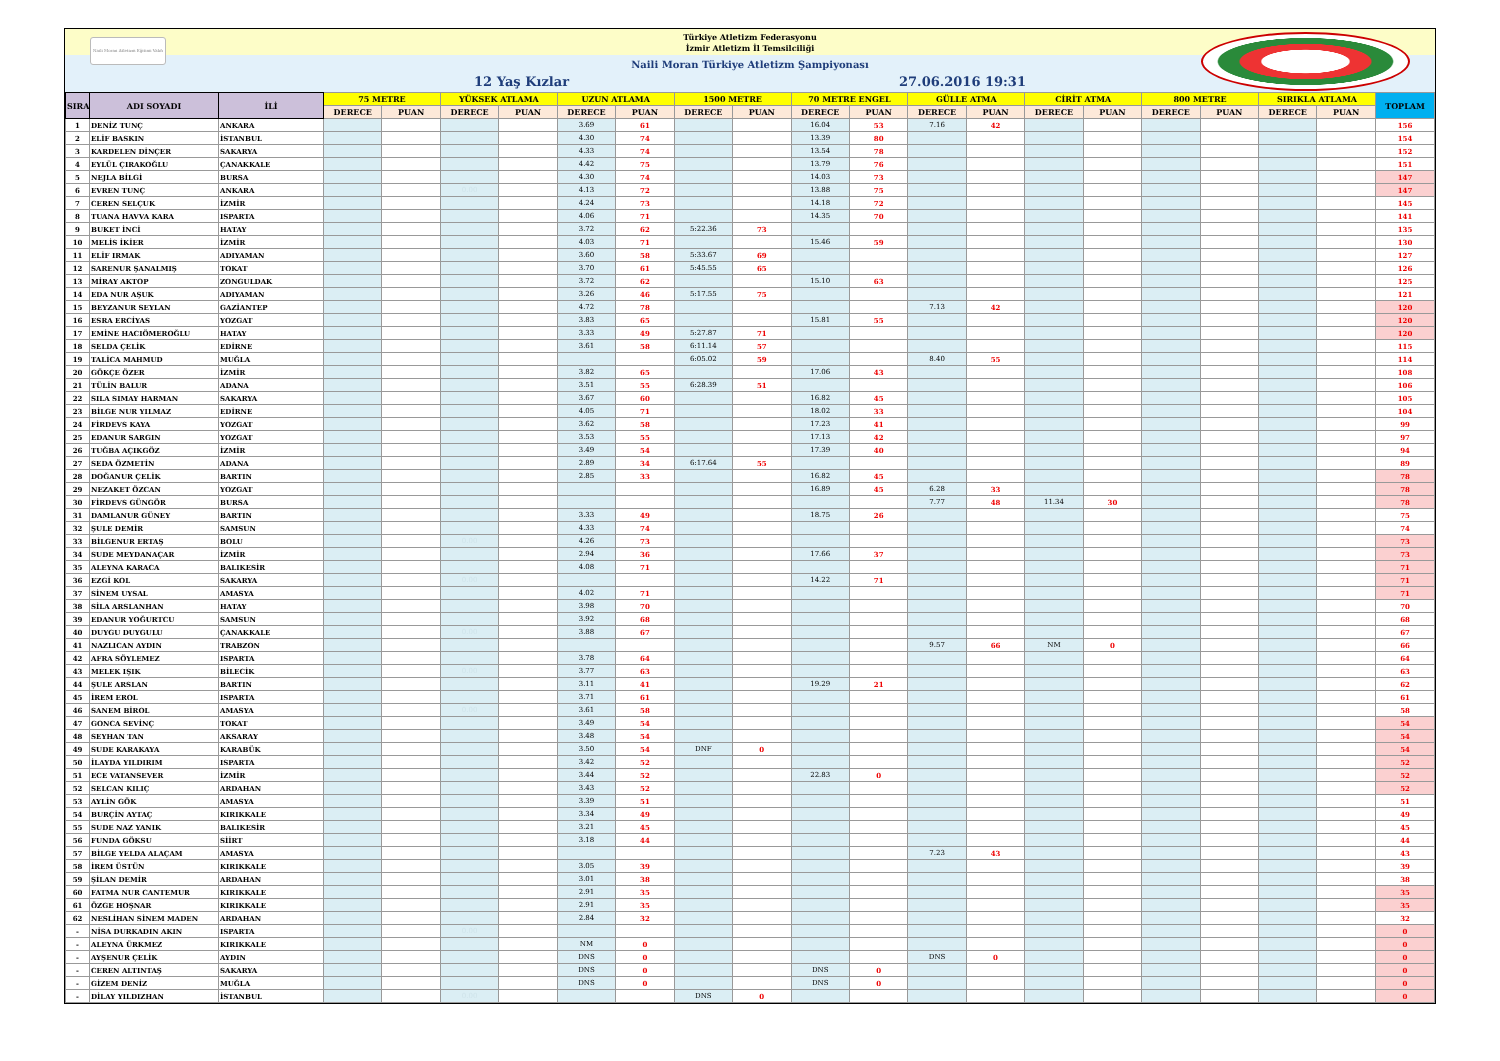Naili Moran Atletizm Eğitimi Vakfı
Türkiye Atletizm Federasyonu
İzmir Atletizm İl Temsilciliği
Naili Moran Türkiye Atletizm Şampiyonası
12 Yaş Kızlar 27.06.2016 19:31
| SIRA | ADI SOYADI | İLİ | 75 METRE | | YÜKSEK ATLAMA | | UZUN ATLAMA | | 1500 METRE | | 70 METRE ENGEL | | GÜLLE ATMA | | CİRİT ATMA | | 800 METRE | | SIRIKLA ATLAMA | | TOPLAM |
| --- | --- | --- | --- | --- | --- | --- | --- | --- | --- | --- | --- | --- | --- | --- | --- | --- | --- | --- | --- | --- | --- |
| | | | DERECE | PUAN | DERECE | PUAN | DERECE | PUAN | DERECE | PUAN | DERECE | PUAN | DERECE | PUAN | DERECE | PUAN | DERECE | PUAN | DERECE | PUAN | |
| 1 | DENİZ TUNÇ | ANKARA | | | | | 3.69 | 61 | | | 16.04 | 53 | 7.16 | 42 | | | | | | | 156 |
| 2 | ELİF BASKIN | İSTANBUL | | | | | 4.30 | 74 | | | 13.39 | 80 | | | | | | | | | 154 |
| 3 | KARDELEN DİNÇER | SAKARYA | | | | | 4.33 | 74 | | | 13.54 | 78 | | | | | | | | | 152 |
| 4 | EYLÜL ÇIRAKOĞLU | ÇANAKKALE | | | | | 4.42 | 75 | | | 13.79 | 76 | | | | | | | | | 151 |
| 5 | NEJLA BİLGİ | BURSA | | | | | 4.30 | 74 | | | 14.03 | 73 | | | | | | | | | 147 |
| 6 | EVREN TUNÇ | ANKARA | | | 0.00 | | 4.13 | 72 | | | 13.88 | 75 | | | | | | | | | 147 |
| 7 | CEREN SELÇUK | İZMİR | | | | | 4.24 | 73 | | | 14.18 | 72 | | | | | | | | | 145 |
| 8 | TUANA HAVVA KARA | ISPARTA | | | | | 4.06 | 71 | | | 14.35 | 70 | | | | | | | | | 141 |
| 9 | BUKET İNCİ | HATAY | | | | | 3.72 | 62 | 5:22.36 | 73 | | | | | | | | | | | 135 |
| 10 | MELİS İKİER | İZMİR | | | | | 4.03 | 71 | | | 15.46 | 59 | | | | | | | | | 130 |
| 11 | ELİF IRMAK | ADIYAMAN | | | | | 3.60 | 58 | 5:33.67 | 69 | | | | | | | | | | | 127 |
| 12 | SARENUR ŞANALMIŞ | TOKAT | | | | | 3.70 | 61 | 5:45.55 | 65 | | | | | | | | | | | 126 |
| 13 | MİRAY AKTOP | ZONGULDAK | | | | | 3.72 | 62 | | | 15.10 | 63 | | | | | | | | | 125 |
| 14 | EDA NUR AŞUK | ADIYAMAN | | | | | 3.26 | 46 | 5:17.55 | 75 | | | | | | | | | | | 121 |
| 15 | BEYZANUR SEYLAN | GAZİANTEP | | | | | 4.72 | 78 | | | | | 7.13 | 42 | | | | | | | 120 |
| 16 | ESRA ERCİYAS | YOZGAT | | | | | 3.83 | 65 | | | 15.81 | 55 | | | | | | | | | 120 |
| 17 | EMİNE HACIÖMEROĞLU | HATAY | | | | | 3.33 | 49 | 5:27.87 | 71 | | | | | | | | | | | 120 |
| 18 | SELDA ÇELİK | EDİRNE | | | | | 3.61 | 58 | 6:11.14 | 57 | | | | | | | | | | | 115 |
| 19 | TALİCA MAHMUD | MUĞLA | | | | | | | 6:05.02 | 59 | | | 8.40 | 55 | | | | | | | 114 |
| 20 | GÖKÇE ÖZER | İZMİR | | | | | 3.82 | 65 | | | 17.06 | 43 | | | | | | | | | 108 |
| 21 | TÜLİN BALUR | ADANA | | | | | 3.51 | 55 | 6:28.39 | 51 | | | | | | | | | | | 106 |
| 22 | SILA SIMAY HARMAN | SAKARYA | | | | | 3.67 | 60 | | | 16.82 | 45 | | | | | | | | | 105 |
| 23 | BİLGE NUR YILMAZ | EDİRNE | | | | | 4.05 | 71 | | | 18.02 | 33 | | | | | | | | | 104 |
| 24 | FİRDEVS KAYA | YOZGAT | | | | | 3.62 | 58 | | | 17.23 | 41 | | | | | | | | | 99 |
| 25 | EDANUR SARGIN | YOZGAT | | | | | 3.53 | 55 | | | 17.13 | 42 | | | | | | | | | 97 |
| 26 | TUĞBA AÇIKGÖZ | İZMİR | | | | | 3.49 | 54 | | | 17.39 | 40 | | | | | | | | | 94 |
| 27 | SEDA ÖZMETİN | ADANA | | | | | 2.89 | 34 | 6:17.64 | 55 | | | | | | | | | | | 89 |
| 28 | DOĞANUR ÇELİK | BARTIN | | | | | 2.85 | 33 | | | 16.82 | 45 | | | | | | | | | 78 |
| 29 | NEZAKET ÖZCAN | YOZGAT | | | | | | | | | 16.89 | 45 | 6.28 | 33 | | | | | | | 78 |
| 30 | FİRDEVS GÜNGÖR | BURSA | | | | | | | | | | | 7.77 | 48 | 11.34 | 30 | | | | | 78 |
| 31 | DAMLANUR GÜNEY | BARTIN | | | | | 3.33 | 49 | | | 18.75 | 26 | | | | | | | | | 75 |
| 32 | ŞULE DEMİR | SAMSUN | | | | | 4.33 | 74 | | | | | | | | | | | | | 74 |
| 33 | BİLGENUR ERTAŞ | BOLU | | | 0.00 | | 4.26 | 73 | | | | | | | | | | | | | 73 |
| 34 | SUDE MEYDANAÇAR | İZMİR | | | | | 2.94 | 36 | | | 17.66 | 37 | | | | | | | | | 73 |
| 35 | ALEYNA KARACA | BALIKESİR | | | | | 4.08 | 71 | | | | | | | | | | | | | 71 |
| 36 | EZGİ KOL | SAKARYA | | | 0.00 | | | | | | 14.22 | 71 | | | | | | | | | 71 |
| 37 | SİNEM UYSAL | AMASYA | | | | | 4.02 | 71 | | | | | | | | | | | | | 71 |
| 38 | SİLA ARSLANHAN | HATAY | | | | | 3.98 | 70 | | | | | | | | | | | | | 70 |
| 39 | EDANUR YOĞURTCU | SAMSUN | | | | | 3.92 | 68 | | | | | | | | | | | | | 68 |
| 40 | DUYGU DUYGULU | ÇANAKKALE | | | 0.00 | | 3.88 | 67 | | | | | | | | | | | | | 67 |
| 41 | NAZLICAN AYDIN | TRABZON | | | | | | | | | | | 9.57 | 66 | NM | 0 | | | | | 66 |
| 42 | AFRA SÖYLEMEZ | ISPARTA | | | | | 3.78 | 64 | | | | | | | | | | | | | 64 |
| 43 | MELEK IŞIK | BİLECİK | | | 0.00 | | 3.77 | 63 | | | | | | | | | | | | | 63 |
| 44 | ŞULE ARSLAN | BARTIN | | | | | 3.11 | 41 | | | 19.29 | 21 | | | | | | | | | 62 |
| 45 | İREM EROL | ISPARTA | | | | | 3.71 | 61 | | | | | | | | | | | | | 61 |
| 46 | SANEM BİROL | AMASYA | | | 0.00 | | 3.61 | 58 | | | | | | | | | | | | | 58 |
| 47 | GONCA SEVİNÇ | TOKAT | | | | | 3.49 | 54 | | | | | | | | | | | | | 54 |
| 48 | SEYHAN TAN | AKSARAY | | | | | 3.48 | 54 | | | | | | | | | | | | | 54 |
| 49 | SUDE KARAKAYA | KARABÜK | | | | | 3.50 | 54 | DNF | 0 | | | | | | | | | | | 54 |
| 50 | İLAYDA YILDIRIM | ISPARTA | | | | | 3.42 | 52 | | | | | | | | | | | | | 52 |
| 51 | ECE VATANSEVER | İZMİR | | | | | 3.44 | 52 | | | 22.83 | 0 | | | | | | | | | 52 |
| 52 | SELCAN KILIÇ | ARDAHAN | | | | | 3.43 | 52 | | | | | | | | | | | | | 52 |
| 53 | AYLİN GÖK | AMASYA | | | | | 3.39 | 51 | | | | | | | | | | | | | 51 |
| 54 | BURÇİN AYTAÇ | KIRIKKALE | | | | | 3.34 | 49 | | | | | | | | | | | | | 49 |
| 55 | SUDE NAZ YANIK | BALIKESİR | | | | | 3.21 | 45 | | | | | | | | | | | | | 45 |
| 56 | FUNDA GÖKSU | SİİRT | | | | | 3.18 | 44 | | | | | | | | | | | | | 44 |
| 57 | BİLGE YELDA ALAÇAM | AMASYA | | | | | | | | | | | 7.23 | 43 | | | | | | | 43 |
| 58 | İREM ÜSTÜN | KIRIKKALE | | | | | 3.05 | 39 | | | | | | | | | | | | | 39 |
| 59 | ŞİLAN DEMİR | ARDAHAN | | | | | 3.01 | 38 | | | | | | | | | | | | | 38 |
| 60 | FATMA NUR CANTEMUR | KIRIKKALE | | | | | 2.91 | 35 | | | | | | | | | | | | | 35 |
| 61 | ÖZGE HOŞNAR | KIRIKKALE | | | | | 2.91 | 35 | | | | | | | | | | | | | 35 |
| 62 | NESLİHAN SİNEM MADEN | ARDAHAN | | | | | 2.84 | 32 | | | | | | | | | | | | | 32 |
| - | NİSA DURKADIN AKIN | ISPARTA | | | 0.00 | | | | | | | | | | | | | | | | 0 |
| - | ALEYNA ÜRKMEZ | KIRIKKALE | | | | | NM | 0 | | | | | | | | | | | | | 0 |
| - | AYŞENUR ÇELİK | AYDIN | | | | | DNS | 0 | | | | | DNS | 0 | | | | | | | 0 |
| - | CEREN ALTINTAŞ | SAKARYA | | | | | DNS | 0 | | | DNS | 0 | | | | | | | | | 0 |
| - | GİZEM DENİZ | MUĞLA | | | | | DNS | 0 | | | DNS | 0 | | | | | | | | | 0 |
| - | DİLAY YILDIZHAN | İSTANBUL | | | 0.00 | | | | DNS | 0 | | | | | | | | | | | 0 |